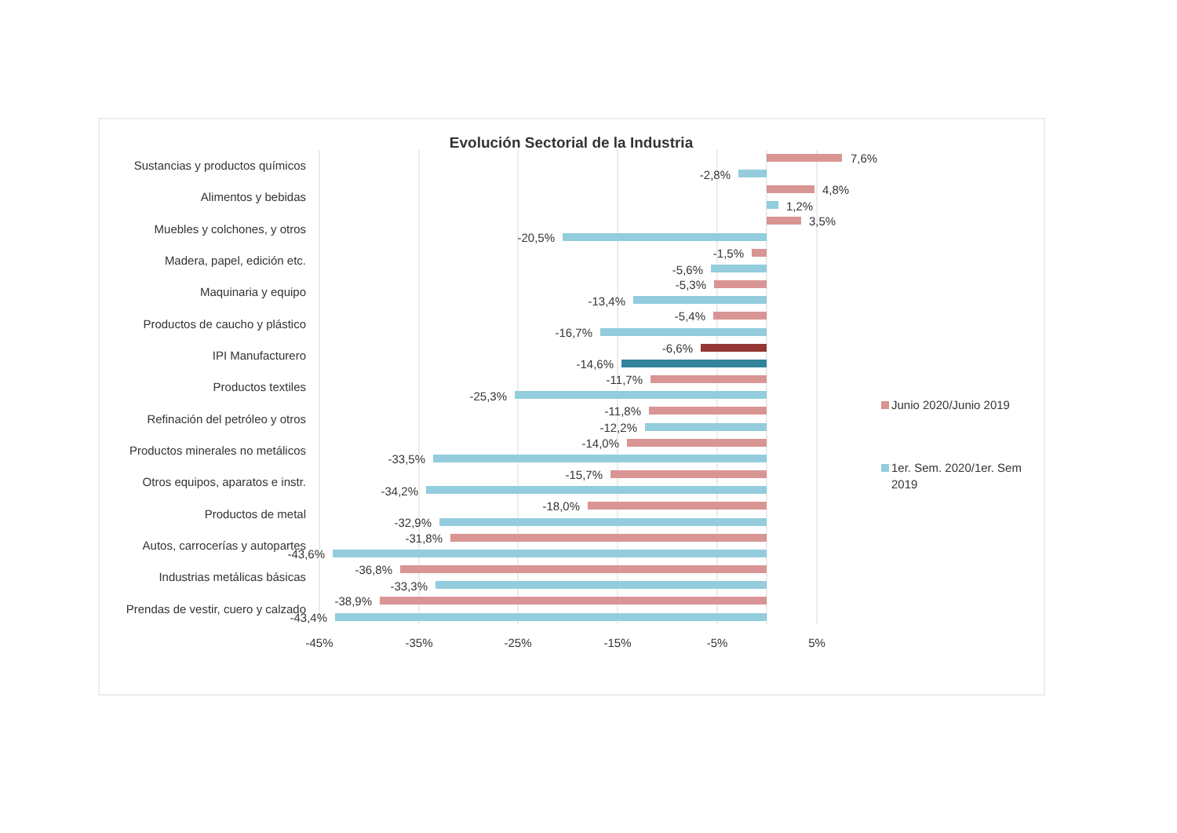Evolución Sectorial de la Industria
Sustancias y productos químicos
Alimentos y bebidas
Muebles y colchones, y otros
Madera, papel, edición etc.
Maquinaria y equipo
Productos de caucho y plástico
IPI Manufacturero
Productos textiles
Refinación del petróleo y otros
Productos minerales no metálicos
Otros equipos, aparatos e instr.
Productos de metal
Autos, carrocerías y autopartes
Industrias metálicas básicas
Prendas de vestir, cuero y calzado
7,6%
-2,8%
4,8%
1,2%
3,5%
-20,5%
-1,5%
-5,6%
-5,3%
-13,4%
-5,4%
-16,7%
-6,6%
-14,6%
-11,7%
-25,3%
-11,8%
-12,2%
-14,0%
-33,5%
-15,7%
-34,2%
-18,0%
-32,9%
-31,8%
-43,6%
-36,8%
-33,3%
-38,9%
-43,4%
-45%
-35%
-25%
-15%
-5%
5%
Junio 2020/Junio 2019
1er. Sem. 2020/1er. Sem
2019